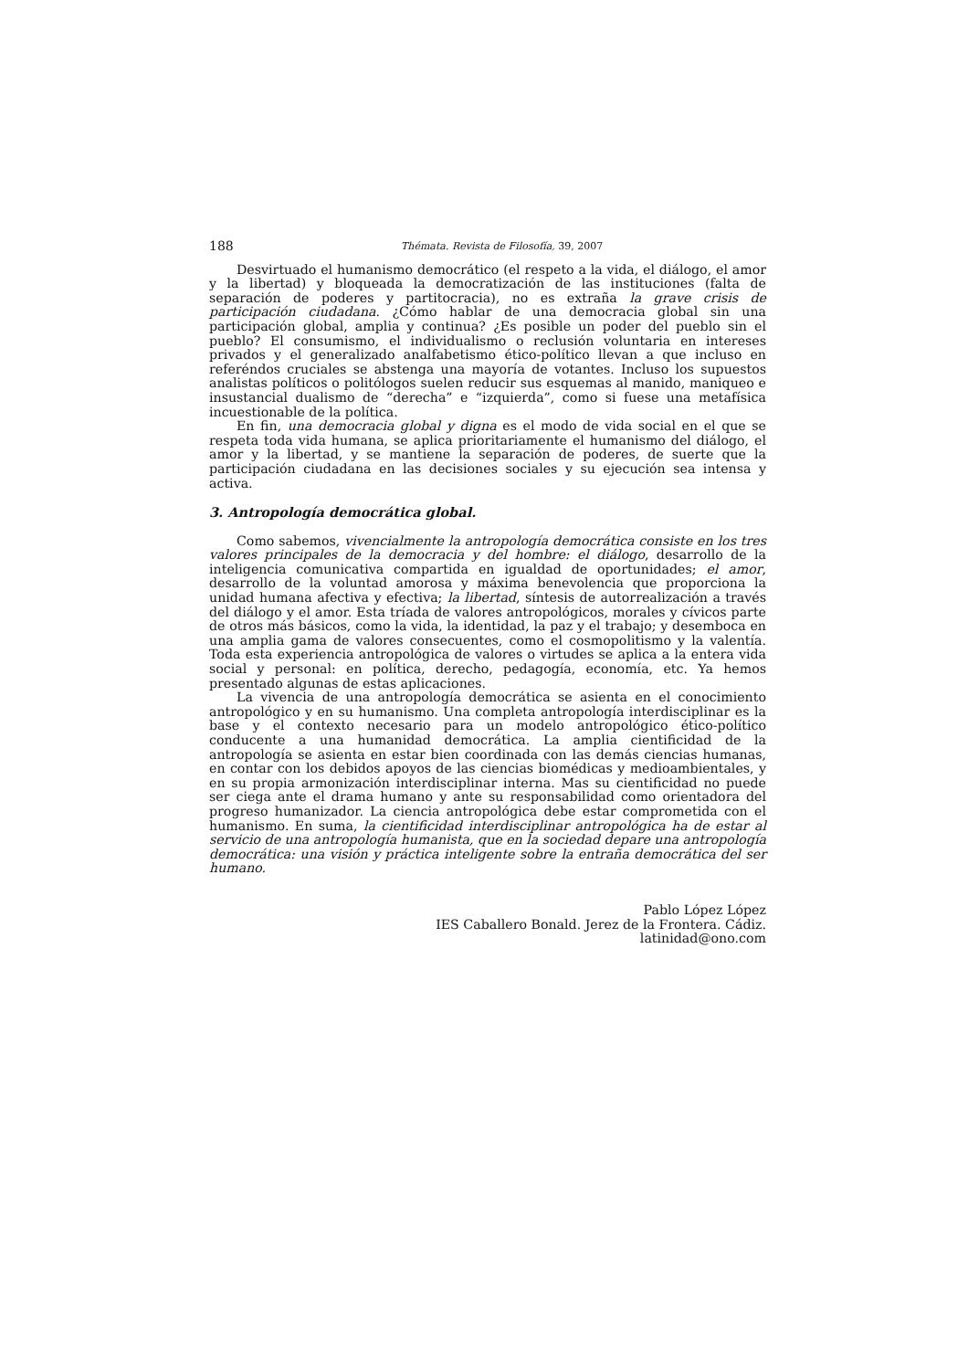188 Thémata. Revista de Filosofía, 39, 2007
Desvirtuado el humanismo democrático (el respeto a la vida, el diálogo, el amor y la libertad) y bloqueada la democratización de las instituciones (falta de separación de poderes y partitocracia), no es extraña la grave crisis de participación ciudadana. ¿Cómo hablar de una democracia global sin una participación global, amplia y continua? ¿Es posible un poder del pueblo sin el pueblo? El consumismo, el individualismo o reclusión voluntaria en intereses privados y el generalizado analfabetismo ético-político llevan a que incluso en referéndos cruciales se abstenga una mayoría de votantes. Incluso los supuestos analistas políticos o politólogos suelen reducir sus esquemas al manido, maniqueo e insustancial dualismo de “derecha” e “izquierda”, como si fuese una metafísica incuestionable de la política.
En fin, una democracia global y digna es el modo de vida social en el que se respeta toda vida humana, se aplica prioritariamente el humanismo del diálogo, el amor y la libertad, y se mantiene la separación de poderes, de suerte que la participación ciudadana en las decisiones sociales y su ejecución sea intensa y activa.
3. Antropología democrática global.
Como sabemos, vivencialmente la antropología democrática consiste en los tres valores principales de la democracia y del hombre: el diálogo, desarrollo de la inteligencia comunicativa compartida en igualdad de oportunidades; el amor, desarrollo de la voluntad amorosa y máxima benevolencia que proporciona la unidad humana afectiva y efectiva; la libertad, síntesis de autorrealización a través del diálogo y el amor. Esta tríada de valores antropológicos, morales y cívicos parte de otros más básicos, como la vida, la identidad, la paz y el trabajo; y desemboca en una amplia gama de valores consecuentes, como el cosmopolitismo y la valentía. Toda esta experiencia antropológica de valores o virtudes se aplica a la entera vida social y personal: en política, derecho, pedagogía, economía, etc. Ya hemos presentado algunas de estas aplicaciones.
La vivencia de una antropología democrática se asienta en el conocimiento antropológico y en su humanismo. Una completa antropología interdisciplinar es la base y el contexto necesario para un modelo antropológico ético-político conducente a una humanidad democrática. La amplia cientificidad de la antropología se asienta en estar bien coordinada con las demás ciencias humanas, en contar con los debidos apoyos de las ciencias biomédicas y medioambientales, y en su propia armonización interdisciplinar interna. Mas su cientificidad no puede ser ciega ante el drama humano y ante su responsabilidad como orientadora del progreso humanizador. La ciencia antropológica debe estar comprometida con el humanismo. En suma, la cientificidad interdisciplinar antropológica ha de estar al servicio de una antropología humanista, que en la sociedad depare una antropología democrática: una visión y práctica inteligente sobre la entraña democrática del ser humano.
Pablo López López
IES Caballero Bonald. Jerez de la Frontera. Cádiz.
latinidad@ono.com